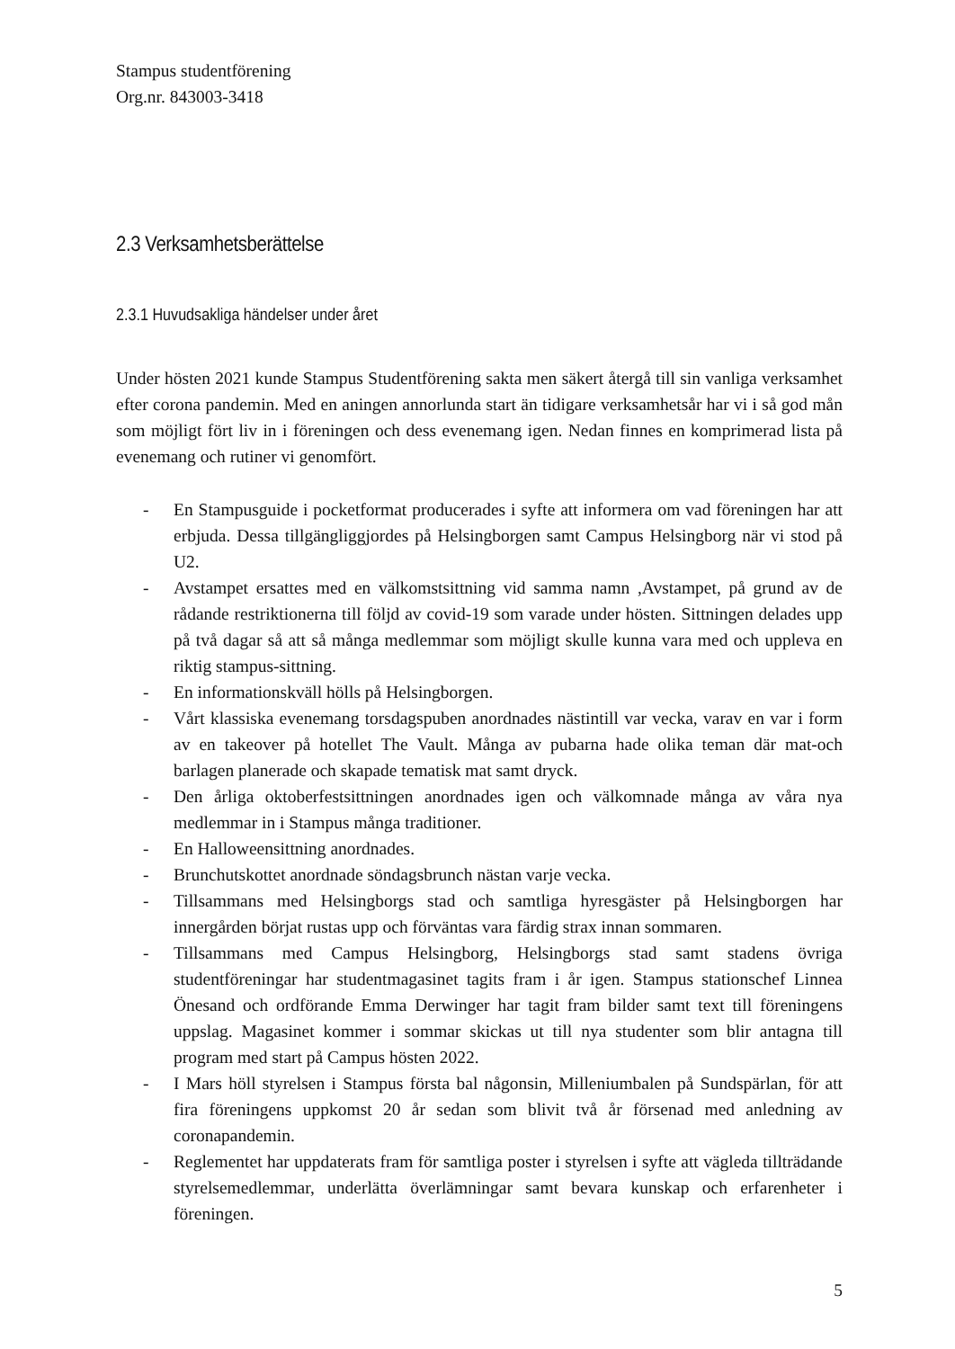Stampus studentförening
Org.nr. 843003-3418
2.3 Verksamhetsberättelse
2.3.1 Huvudsakliga händelser under året
Under hösten 2021 kunde Stampus Studentförening sakta men säkert återgå till sin vanliga verksamhet efter corona pandemin. Med en aningen annorlunda start än tidigare verksamhetsår har vi i så god mån som möjligt fört liv in i föreningen och dess evenemang igen. Nedan finnes en komprimerad lista på evenemang och rutiner vi genomfört.
- En Stampusguide i pocketformat producerades i syfte att informera om vad föreningen har att erbjuda. Dessa tillgängliggjordes på Helsingborgen samt Campus Helsingborg när vi stod på U2.
- Avstampet ersattes med en välkomstsittning vid samma namn ,Avstampet, på grund av de rådande restriktionerna till följd av covid-19 som varade under hösten. Sittningen delades upp på två dagar så att så många medlemmar som möjligt skulle kunna vara med och uppleva en riktig stampus-sittning.
- En informationskväll hölls på Helsingborgen.
- Vårt klassiska evenemang torsdagspuben anordnades nästintill var vecka, varav en var i form av en takeover på hotellet The Vault. Många av pubarna hade olika teman där mat-och barlagen planerade och skapade tematisk mat samt dryck.
- Den årliga oktoberfestsittningen anordnades igen och välkomnade många av våra nya medlemmar in i Stampus många traditioner.
- En Halloweensittning anordnades.
- Brunchutskottet anordnade söndagsbrunch nästan varje vecka.
- Tillsammans med Helsingborgs stad och samtliga hyresgäster på Helsingborgen har innergården börjat rustas upp och förväntas vara färdig strax innan sommaren.
- Tillsammans med Campus Helsingborg, Helsingborgs stad samt stadens övriga studentföreningar har studentmagasinet tagits fram i år igen. Stampus stationschef Linnea Önesand och ordförande Emma Derwinger har tagit fram bilder samt text till föreningens uppslag. Magasinet kommer i sommar skickas ut till nya studenter som blir antagna till program med start på Campus hösten 2022.
- I Mars höll styrelsen i Stampus första bal någonsin, Milleniumbalen på Sundspärlan, för att fira föreningens uppkomst 20 år sedan som blivit två år försenad med anledning av coronapandemin.
- Reglementet har uppdaterats fram för samtliga poster i styrelsen i syfte att vägleda tillträdande styrelsemedlemmar, underlätta överlämningar samt bevara kunskap och erfarenheter i föreningen.
5